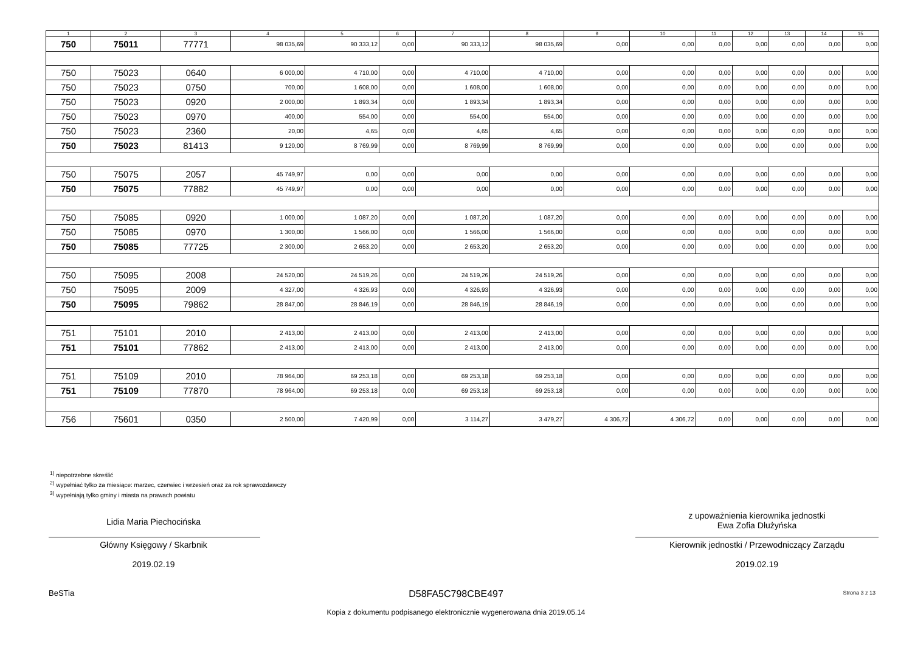| 1 | 2 | 3 | 4 | 5 | 6 | 7 | 8 | 9 | 10 | 11 | 12 | 13 | 14 | 15 |
| --- | --- | --- | --- | --- | --- | --- | --- | --- | --- | --- | --- | --- | --- | --- |
| 750 | 75011 | 77771 | 98 035,69 | 90 333,12 | 0,00 | 90 333,12 | 98 035,69 | 0,00 | 0,00 | 0,00 | 0,00 | 0,00 | 0,00 | 0,00 |
| 750 | 75023 | 0640 | 6 000,00 | 4 710,00 | 0,00 | 4 710,00 | 4 710,00 | 0,00 | 0,00 | 0,00 | 0,00 | 0,00 | 0,00 | 0,00 |
| 750 | 75023 | 0750 | 700,00 | 1 608,00 | 0,00 | 1 608,00 | 1 608,00 | 0,00 | 0,00 | 0,00 | 0,00 | 0,00 | 0,00 | 0,00 |
| 750 | 75023 | 0920 | 2 000,00 | 1 893,34 | 0,00 | 1 893,34 | 1 893,34 | 0,00 | 0,00 | 0,00 | 0,00 | 0,00 | 0,00 | 0,00 |
| 750 | 75023 | 0970 | 400,00 | 554,00 | 0,00 | 554,00 | 554,00 | 0,00 | 0,00 | 0,00 | 0,00 | 0,00 | 0,00 | 0,00 |
| 750 | 75023 | 2360 | 20,00 | 4,65 | 0,00 | 4,65 | 4,65 | 0,00 | 0,00 | 0,00 | 0,00 | 0,00 | 0,00 | 0,00 |
| 750 | 75023 | 81413 | 9 120,00 | 8 769,99 | 0,00 | 8 769,99 | 8 769,99 | 0,00 | 0,00 | 0,00 | 0,00 | 0,00 | 0,00 | 0,00 |
| 750 | 75075 | 2057 | 45 749,97 | 0,00 | 0,00 | 0,00 | 0,00 | 0,00 | 0,00 | 0,00 | 0,00 | 0,00 | 0,00 | 0,00 |
| 750 | 75075 | 77882 | 45 749,97 | 0,00 | 0,00 | 0,00 | 0,00 | 0,00 | 0,00 | 0,00 | 0,00 | 0,00 | 0,00 | 0,00 |
| 750 | 75085 | 0920 | 1 000,00 | 1 087,20 | 0,00 | 1 087,20 | 1 087,20 | 0,00 | 0,00 | 0,00 | 0,00 | 0,00 | 0,00 | 0,00 |
| 750 | 75085 | 0970 | 1 300,00 | 1 566,00 | 0,00 | 1 566,00 | 1 566,00 | 0,00 | 0,00 | 0,00 | 0,00 | 0,00 | 0,00 | 0,00 |
| 750 | 75085 | 77725 | 2 300,00 | 2 653,20 | 0,00 | 2 653,20 | 2 653,20 | 0,00 | 0,00 | 0,00 | 0,00 | 0,00 | 0,00 | 0,00 |
| 750 | 75095 | 2008 | 24 520,00 | 24 519,26 | 0,00 | 24 519,26 | 24 519,26 | 0,00 | 0,00 | 0,00 | 0,00 | 0,00 | 0,00 | 0,00 |
| 750 | 75095 | 2009 | 4 327,00 | 4 326,93 | 0,00 | 4 326,93 | 4 326,93 | 0,00 | 0,00 | 0,00 | 0,00 | 0,00 | 0,00 | 0,00 |
| 750 | 75095 | 79862 | 28 847,00 | 28 846,19 | 0,00 | 28 846,19 | 28 846,19 | 0,00 | 0,00 | 0,00 | 0,00 | 0,00 | 0,00 | 0,00 |
| 751 | 75101 | 2010 | 2 413,00 | 2 413,00 | 0,00 | 2 413,00 | 2 413,00 | 0,00 | 0,00 | 0,00 | 0,00 | 0,00 | 0,00 | 0,00 |
| 751 | 75101 | 77862 | 2 413,00 | 2 413,00 | 0,00 | 2 413,00 | 2 413,00 | 0,00 | 0,00 | 0,00 | 0,00 | 0,00 | 0,00 | 0,00 |
| 751 | 75109 | 2010 | 78 964,00 | 69 253,18 | 0,00 | 69 253,18 | 69 253,18 | 0,00 | 0,00 | 0,00 | 0,00 | 0,00 | 0,00 | 0,00 |
| 751 | 75109 | 77870 | 78 964,00 | 69 253,18 | 0,00 | 69 253,18 | 69 253,18 | 0,00 | 0,00 | 0,00 | 0,00 | 0,00 | 0,00 | 0,00 |
| 756 | 75601 | 0350 | 2 500,00 | 7 420,99 | 0,00 | 3 114,27 | 3 479,27 | 4 306,72 | 4 306,72 | 0,00 | 0,00 | 0,00 | 0,00 | 0,00 |
<sup>1)</sup> niepotrzebne skreślić
<sup>2)</sup> wypełniać tylko za miesiące: marzec, czerwiec i wrzesień oraz za rok sprawozdawczy
<sup>3)</sup> wypełniają tylko gminy i miasta na prawach powiatu
Lidia Maria Piechocińska
Główny Księgowy / Skarbnik
2019.02.19
z upoważnienia kierownika jednostki
Ewa Zofia Dłużyńska
Kierownik jednostki / Przewodniczący Zarządu
2019.02.19
BeSTia D58FA5C798CBE497 Strona 3 z 13
Kopia z dokumentu podpisanego elektronicznie wygenerowana dnia 2019.05.14